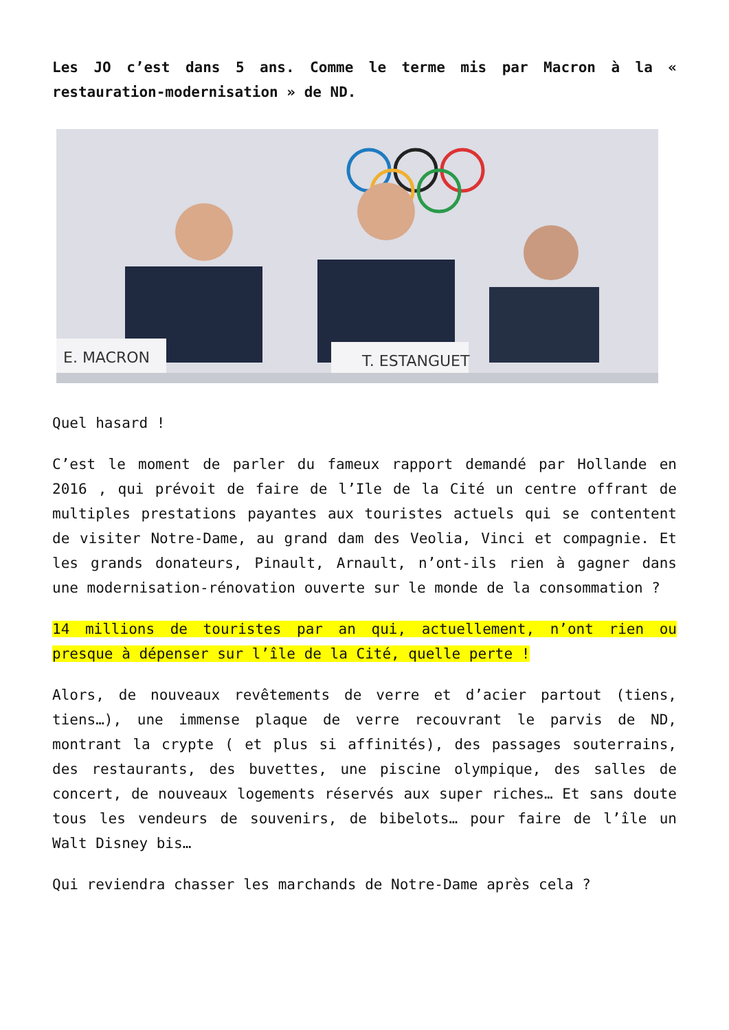Les JO c’est dans 5 ans. Comme le terme mis par Macron à la « restauration-modernisation » de ND.
E. MACRON
T. ESTANGUET
Quel hasard !
C’est le moment de parler du fameux rapport demandé par Hollande en 2016 , qui prévoit de faire de l’Ile de la Cité un centre offrant de multiples prestations payantes aux touristes actuels qui se contentent de visiter Notre-Dame, au grand dam des Veolia, Vinci et compagnie. Et les grands donateurs, Pinault, Arnault, n’ont-ils rien à gagner dans une modernisation-rénovation ouverte sur le monde de la consommation ?
14 millions de touristes par an qui, actuellement, n’ont rien ou presque à dépenser sur l’île de la Cité, quelle perte !
Alors, de nouveaux revêtements de verre et d’acier partout (tiens, tiens…), une immense plaque de verre recouvrant le parvis de ND, montrant la crypte ( et plus si affinités), des passages souterrains, des restaurants, des buvettes, une piscine olympique, des salles de concert, de nouveaux logements réservés aux super riches… Et sans doute tous les vendeurs de souvenirs, de bibelots… pour faire de l’île un Walt Disney bis…
Qui reviendra chasser les marchands de Notre-Dame après cela ?